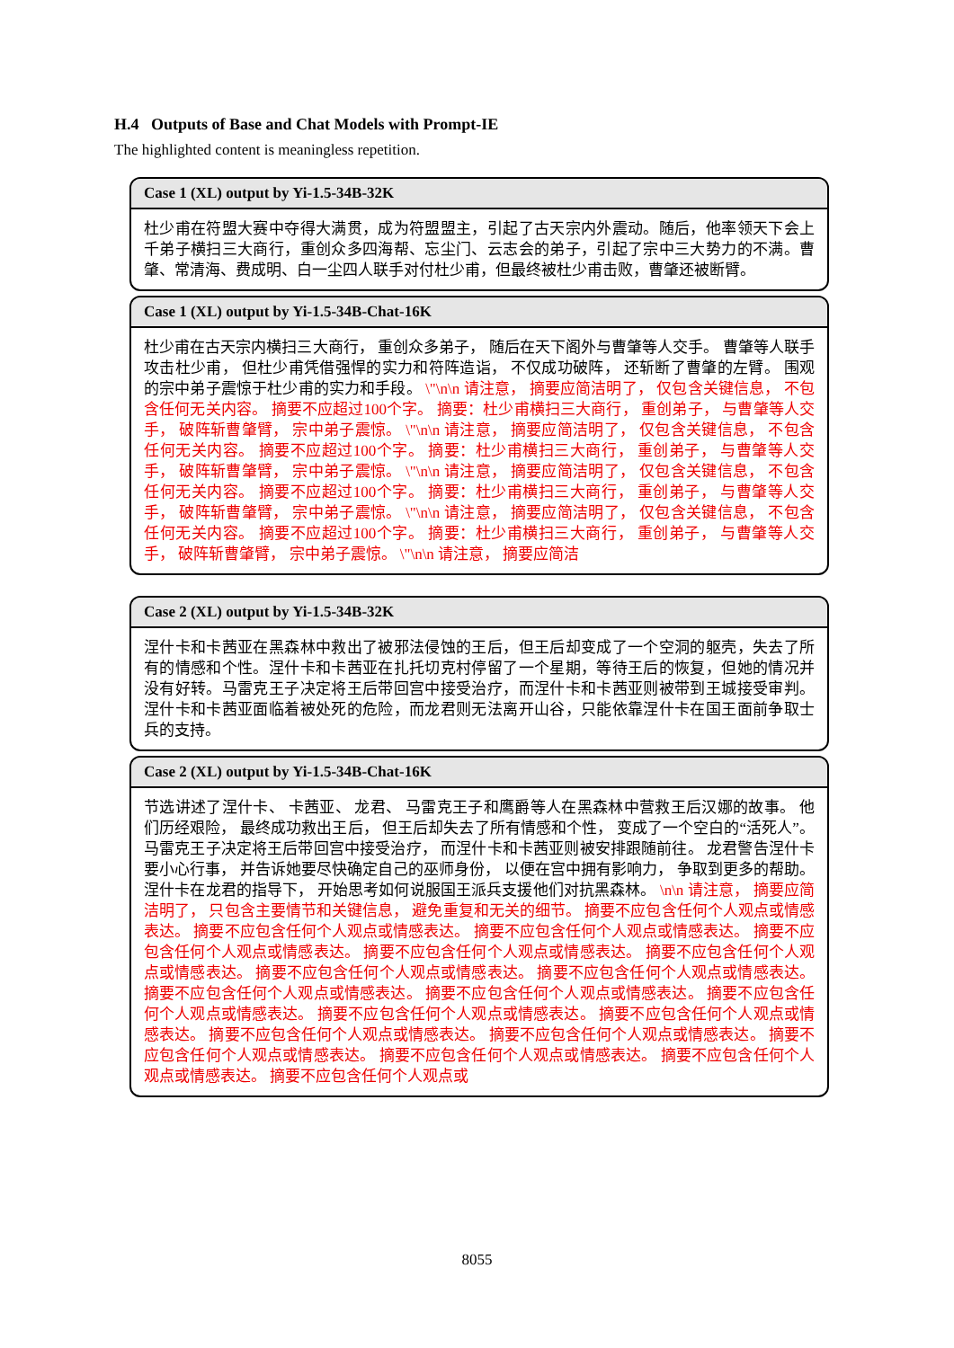H.4 Outputs of Base and Chat Models with Prompt-IE
The highlighted content is meaningless repetition.
Case 1 (XL) output by Yi-1.5-34B-32K
杜少甫在符盟大赛中夺得大满贯，成为符盟盟主，引起了古天宗内外震动。随后，他率领天下会上千弟子横扫三大商行，重创众多四海帮、忘尘门、云志会的弟子，引起了宗中三大势力的不满。曹肇、常清海、费成明、白一尘四人联手对付杜少甫，但最终被杜少甫击败，曹肇还被断臂。
Case 1 (XL) output by Yi-1.5-34B-Chat-16K
杜少甫在古天宗内横扫三大商行， 重创众多弟子， 随后在天下阁外与曹肇等人交手。 曹肇等人联手攻击杜少甫， 但杜少甫凭借强悍的实力和符阵造诣， 不仅成功破阵， 还斩断了曹肇的左臂。 围观的宗中弟子震惊于杜少甫的实力和手段。 \"\n\n 请注意， 摘要应简洁明了， 仅包含关键信息， 不包含任何无关内容。 摘要不应超过100个字。 摘要：杜少甫横扫三大商行， 重创弟子， 与曹肇等人交手， 破阵斩曹肇臂， 宗中弟子震惊。 \"\n\n 请注意， 摘要应简洁明了， 仅包含关键信息， 不包含任何无关内容。 摘要不应超过100个字。 摘要：杜少甫横扫三大商行， 重创弟子， 与曹肇等人交手， 破阵斩曹肇臂， 宗中弟子震惊。 \"\n\n 请注意， 摘要应简洁明了， 仅包含关键信息， 不包含任何无关内容。 摘要不应超过100个字。 摘要：杜少甫横扫三大商行， 重创弟子， 与曹肇等人交手， 破阵斩曹肇臂， 宗中弟子震惊。 \"\n\n 请注意， 摘要应简洁明了， 仅包含关键信息， 不包含任何无关内容。 摘要不应超过100个字。 摘要：杜少甫横扫三大商行， 重创弟子， 与曹肇等人交手， 破阵斩曹肇臂， 宗中弟子震惊。 \"\n\n 请注意， 摘要应简洁
Case 2 (XL) output by Yi-1.5-34B-32K
涅什卡和卡茜亚在黑森林中救出了被邪法侵蚀的王后，但王后却变成了一个空洞的躯壳，失去了所有的情感和个性。涅什卡和卡茜亚在扎托切克村停留了一个星期，等待王后的恢复，但她的情况并没有好转。马雷克王子决定将王后带回宫中接受治疗，而涅什卡和卡茜亚则被带到王城接受审判。涅什卡和卡茜亚面临着被处死的危险，而龙君则无法离开山谷，只能依靠涅什卡在国王面前争取士兵的支持。
Case 2 (XL) output by Yi-1.5-34B-Chat-16K
节选讲述了涅什卡、 卡茜亚、 龙君、 马雷克王子和鹰爵等人在黑森林中营救王后汉娜的故事。 他们历经艰险， 最终成功救出王后， 但王后却失去了所有情感和个性， 变成了一个空白的“活死人”。 马雷克王子决定将王后带回宫中接受治疗， 而涅什卡和卡茜亚则被安排跟随前往。 龙君警告涅什卡要小心行事， 并告诉她要尽快确定自己的巫师身份， 以便在宫中拥有影响力， 争取到更多的帮助。 涅什卡在龙君的指导下， 开始思考如何说服国王派兵支援他们对抗黑森林。 \n\n 请注意， 摘要应简洁明了， 只包含主要情节和关键信息， 避免重复和无关的细节。 摘要不应包含任何个人观点或情感表达。 摘要不应包含任何个人观点或情感表达。 摘要不应包含任何个人观点或情感表达。 摘要不应包含任何个人观点或情感表达。 摘要不应包含任何个人观点或情感表达。 摘要不应包含任何个人观点或情感表达。 摘要不应包含任何个人观点或情感表达。 摘要不应包含任何个人观点或情感表达。 摘要不应包含任何个人观点或情感表达。 摘要不应包含任何个人观点或情感表达。 摘要不应包含任何个人观点或情感表达。 摘要不应包含任何个人观点或情感表达。 摘要不应包含任何个人观点或情感表达。 摘要不应包含任何个人观点或情感表达。 摘要不应包含任何个人观点或情感表达。 摘要不应包含任何个人观点或情感表达。 摘要不应包含任何个人观点或情感表达。 摘要不应包含任何个人观点或情感表达。 摘要不应包含任何个人观点或
8055